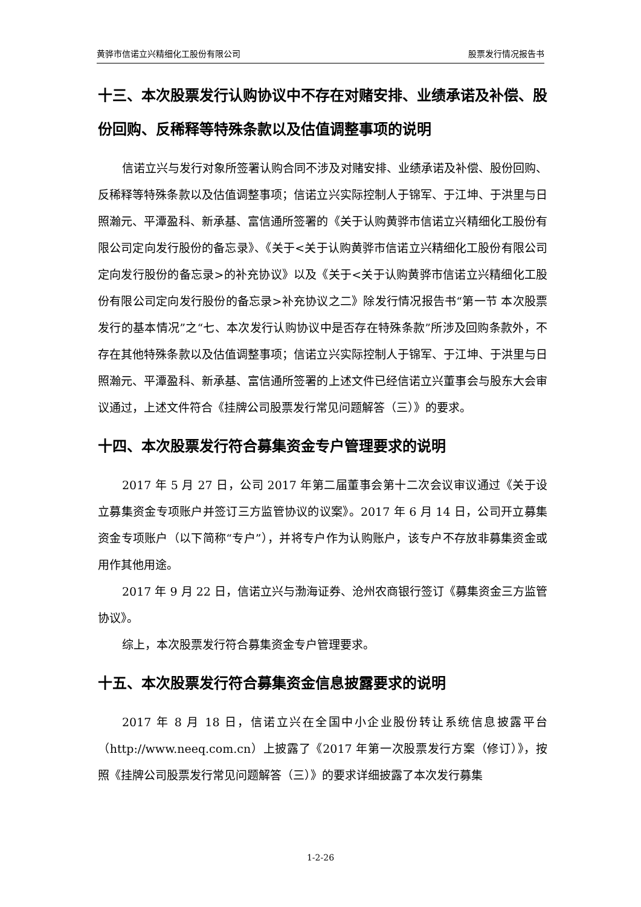黄骅市信诺立兴精细化工股份有限公司 股票发行情况报告书
十三、本次股票发行认购协议中不存在对赌安排、业绩承诺及补偿、股份回购、反稀释等特殊条款以及估值调整事项的说明
信诺立兴与发行对象所签署认购合同不涉及对赌安排、业绩承诺及补偿、股份回购、反稀释等特殊条款以及估值调整事项；信诺立兴实际控制人于锦军、于江坤、于洪里与日照瀚元、平潭盈科、新承基、富信通所签署的《关于认购黄骅市信诺立兴精细化工股份有限公司定向发行股份的备忘录》、《关于<关于认购黄骅市信诺立兴精细化工股份有限公司定向发行股份的备忘录>的补充协议》以及《关于<关于认购黄骅市信诺立兴精细化工股份有限公司定向发行股份的备忘录>补充协议之二》除发行情况报告书“第一节 本次股票发行的基本情况”之“七、本次发行认购协议中是否存在特殊条款”所涉及回购条款外，不存在其他特殊条款以及估值调整事项；信诺立兴实际控制人于锦军、于江坤、于洪里与日照瀚元、平潭盈科、新承基、富信通所签署的上述文件已经信诺立兴董事会与股东大会审议通过，上述文件符合《挂牌公司股票发行常见问题解答（三）》的要求。
十四、本次股票发行符合募集资金专户管理要求的说明
2017 年 5 月 27 日，公司 2017 年第二届董事会第十二次会议审议通过《关于设立募集资金专项账户并签订三方监管协议的议案》。2017 年 6 月 14 日，公司开立募集资金专项账户（以下简称“专户”），并将专户作为认购账户，该专户不存放非募集资金或用作其他用途。
2017 年 9 月 22 日，信诺立兴与渤海证券、沧州农商银行签订《募集资金三方监管协议》。
综上，本次股票发行符合募集资金专户管理要求。
十五、本次股票发行符合募集资金信息披露要求的说明
2017 年 8 月 18 日，信诺立兴在全国中小企业股份转让系统信息披露平台（http://www.neeq.com.cn）上披露了《2017 年第一次股票发行方案（修订）》，按照《挂牌公司股票发行常见问题解答（三）》的要求详细披露了本次发行募集
1-2-26